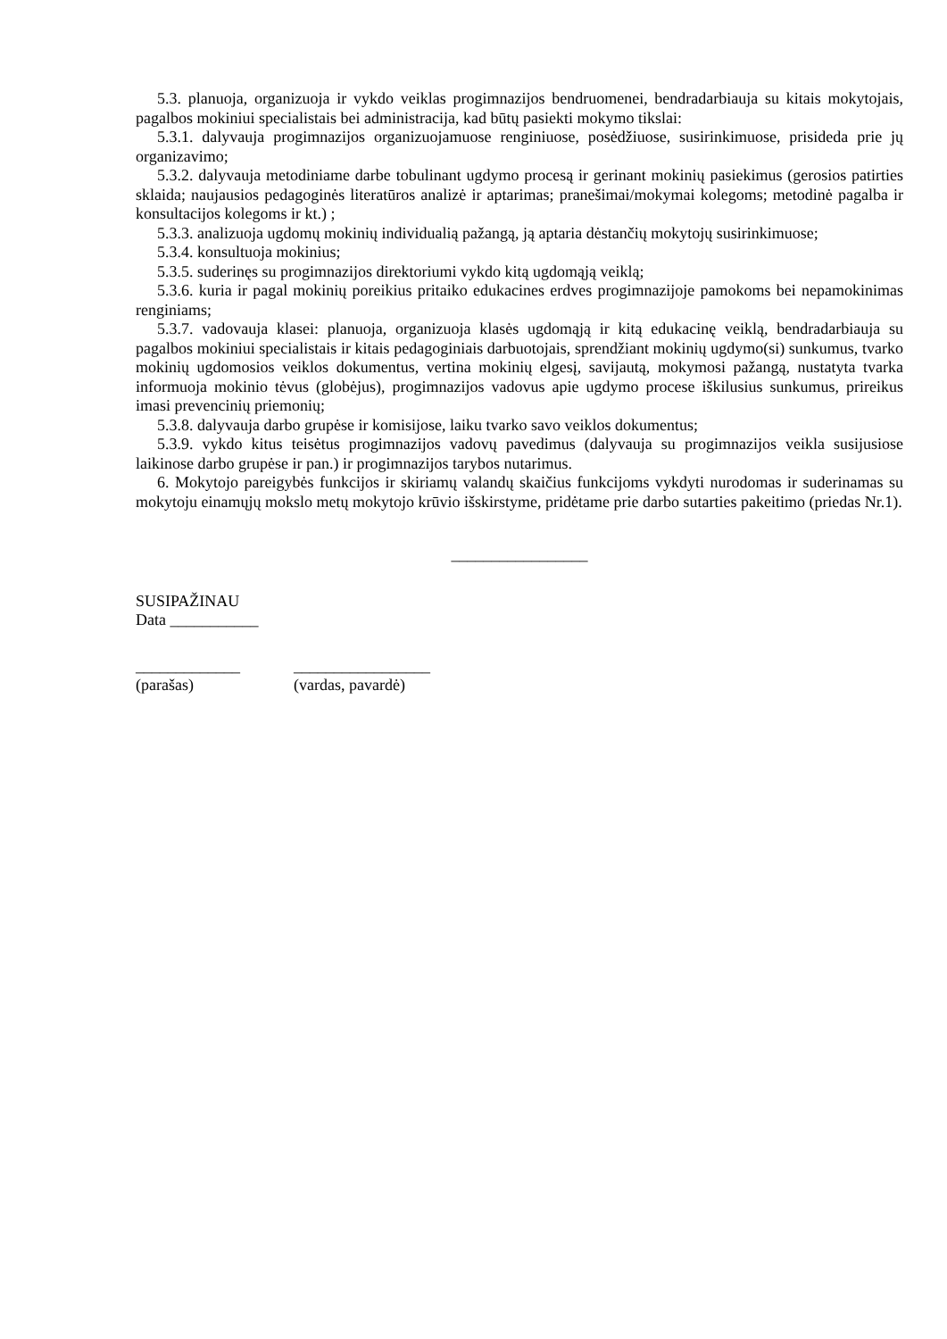5.3. planuoja, organizuoja ir vykdo veiklas progimnazijos bendruomenei, bendradarbiauja su kitais mokytojais, pagalbos mokiniui specialistais bei administracija, kad būtų pasiekti mokymo tikslai:
5.3.1. dalyvauja progimnazijos organizuojamuose renginiuose, posėdžiuose, susirinkimuose, prisideda prie jų organizavimo;
5.3.2. dalyvauja metodiniame darbe tobulinant ugdymo procesą ir gerinant mokinių pasiekimus (gerosios patirties sklaida; naujausios pedagoginės literatūros analizė ir aptarimas; pranešimai/mokymai kolegoms; metodinė pagalba ir konsultacijos kolegoms ir kt.) ;
5.3.3. analizuoja ugdomų mokinių individualią pažangą, ją aptaria dėstančių mokytojų susirinkimuose;
5.3.4. konsultuoja mokinius;
5.3.5. suderinęs su progimnazijos direktoriumi vykdo kitą ugdomąją veiklą;
5.3.6. kuria ir pagal mokinių poreikius pritaiko edukacines erdves progimnazijoje pamokoms bei nepamokinimas renginiams;
5.3.7. vadovauja klasei: planuoja, organizuoja klasės ugdomąją ir kitą edukacinę veiklą, bendradarbiauja su pagalbos mokiniui specialistais ir kitais pedagoginiais darbuotojais, sprendžiant mokinių ugdymo(si) sunkumus, tvarko mokinių ugdomosios veiklos dokumentus, vertina mokinių elgesį, savijautą, mokymosi pažangą, nustatyta tvarka informuoja mokinio tėvus (globėjus), progimnazijos vadovus apie ugdymo procese iškilusius sunkumus, prireikus imasi prevencinių priemonių;
5.3.8. dalyvauja darbo grupėse ir komisijose, laiku tvarko savo veiklos dokumentus;
5.3.9. vykdo kitus teisėtus progimnazijos vadovų pavedimus (dalyvauja su progimnazijos veikla susijusiose laikinose darbo grupėse ir pan.) ir progimnazijos tarybos nutarimus.
6. Mokytojo pareigybės funkcijos ir skiriamų valandų skaičius funkcijoms vykdyti nurodomas ir suderinamas su mokytoju einamųjų mokslo metų mokytojo krūvio išskirstyme, pridėtame prie darbo sutarties pakeitimo (priedas Nr.1).
_________________
SUSIPAŽINAU
Data ___________
_____________
(parašas)
_________________
(vardas, pavardė)